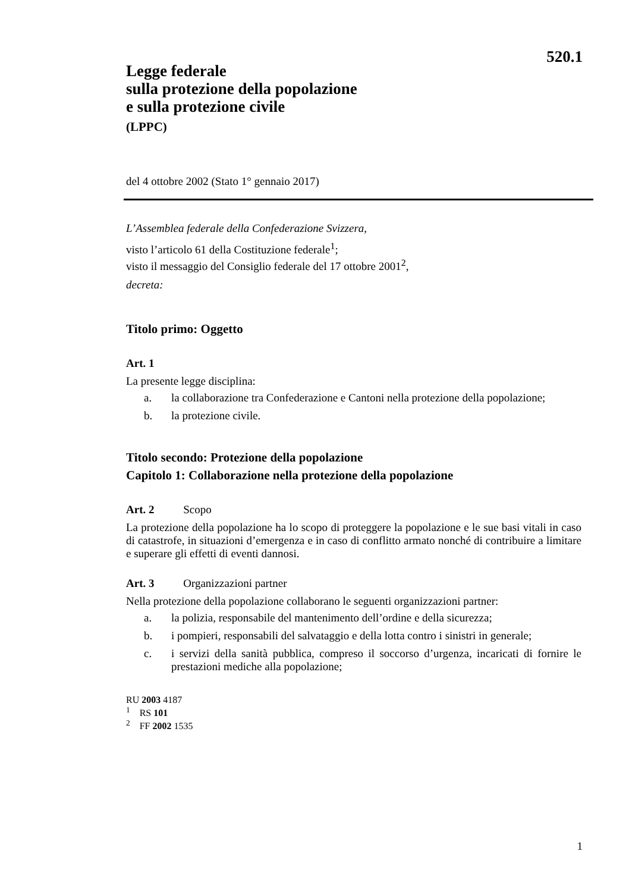520.1
Legge federale
sulla protezione della popolazione
e sulla protezione civile
(LPPC)
del 4 ottobre 2002 (Stato 1° gennaio 2017)
L’Assemblea federale della Confederazione Svizzera,
visto l’articolo 61 della Costituzione federale<sup>1</sup>;
visto il messaggio del Consiglio federale del 17 ottobre 2001<sup>2</sup>,
decreta:
Titolo primo: Oggetto
Art. 1
La presente legge disciplina:
a. la collaborazione tra Confederazione e Cantoni nella protezione della popolazione;
b. la protezione civile.
Titolo secondo: Protezione della popolazione
Capitolo 1: Collaborazione nella protezione della popolazione
Art. 2 Scopo
La protezione della popolazione ha lo scopo di proteggere la popolazione e le sue basi vitali in caso di catastrofe, in situazioni d’emergenza e in caso di conflitto armato nonché di contribuire a limitare e superare gli effetti di eventi dannosi.
Art. 3 Organizzazioni partner
Nella protezione della popolazione collaborano le seguenti organizzazioni partner:
a. la polizia, responsabile del mantenimento dell’ordine e della sicurezza;
b. i pompieri, responsabili del salvataggio e della lotta contro i sinistri in generale;
c. i servizi della sanità pubblica, compreso il soccorso d’urgenza, incaricati di fornire le prestazioni mediche alla popolazione;
RU 2003 4187
<sup>1</sup> RS 101
<sup>2</sup> FF 2002 1535
1